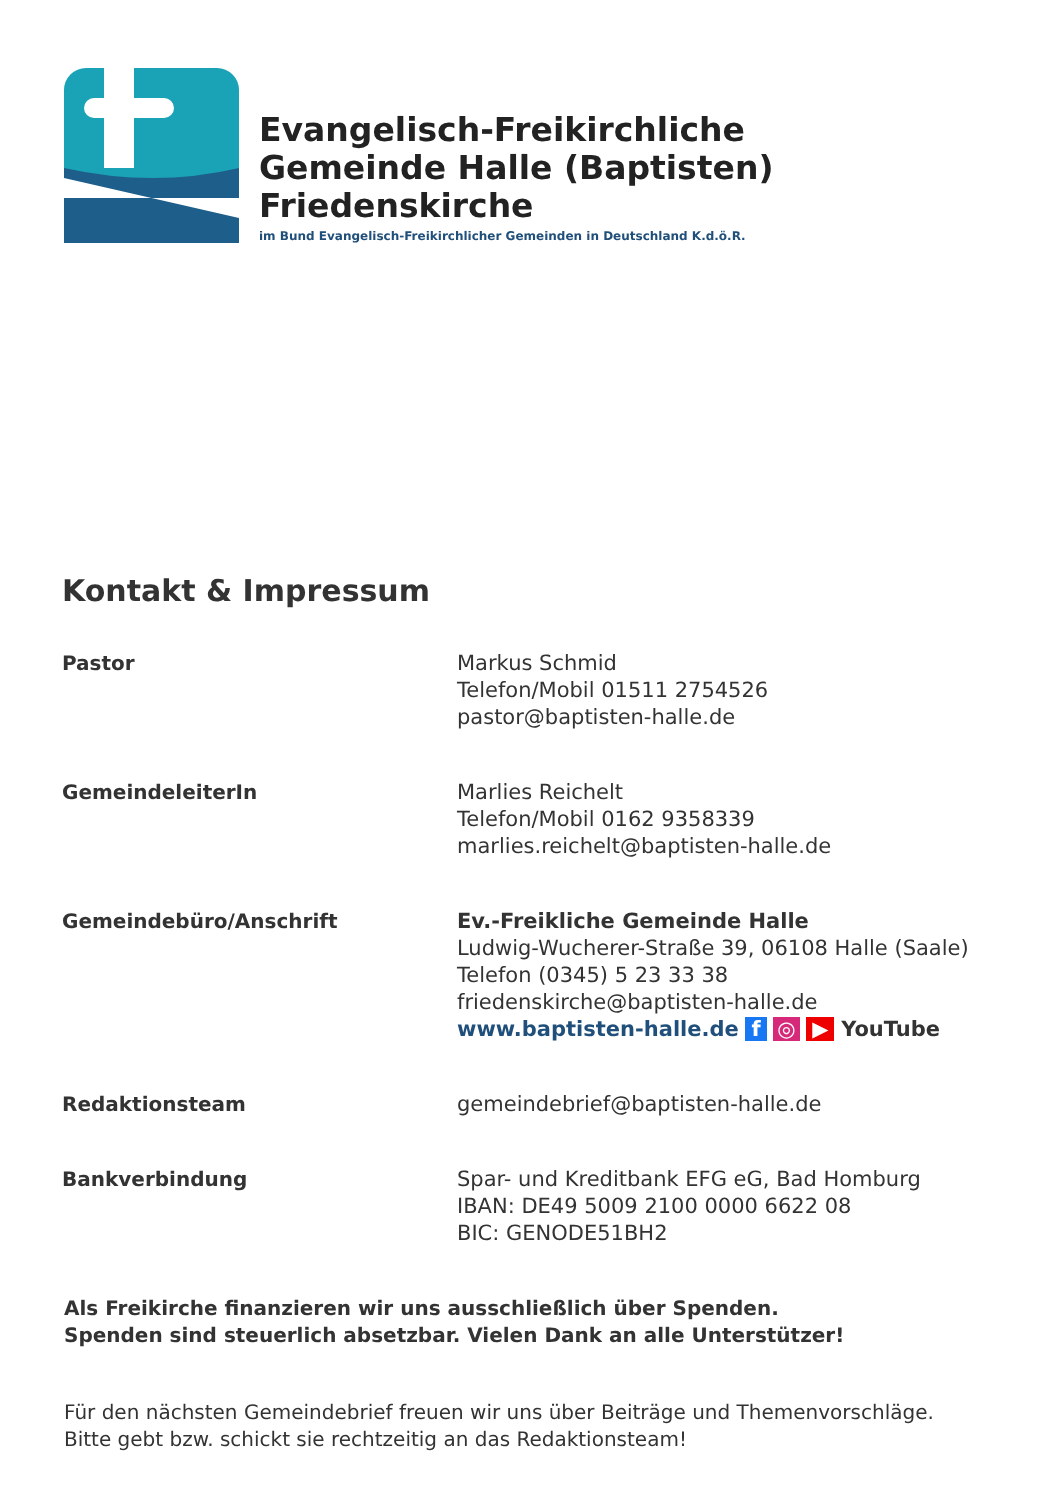Evangelisch-Freikirchliche
Gemeinde Halle (Baptisten)
Friedenskirche
im Bund Evangelisch-Freikirchlicher Gemeinden in Deutschland K.d.ö.R.
Kontakt & Impressum
| Pastor | Markus Schmid Telefon/Mobil 01511 2754526 pastor@baptisten-halle.de |
| GemeindeleiterIn | Marlies Reichelt Telefon/Mobil 0162 9358339 marlies.reichelt@baptisten-halle.de |
| Gemeindebüro/Anschrift | Ev.-Freikliche Gemeinde Halle Ludwig-Wucherer-Straße 39, 06108 Halle (Saale) Telefon (0345) 5 23 33 38 friedenskirche@baptisten-halle.de www.baptisten-halle.de f ◎ ▶ YouTube |
| Redaktionsteam | gemeindebrief@baptisten-halle.de |
| Bankverbindung | Spar- und Kreditbank EFG eG, Bad Homburg IBAN: DE49 5009 2100 0000 6622 08 BIC: GENODE51BH2 |
Als Freikirche finanzieren wir uns ausschließlich über Spenden.
Spenden sind steuerlich absetzbar. Vielen Dank an alle Unterstützer!
Für den nächsten Gemeindebrief freuen wir uns über Beiträge und Themenvorschläge.
Bitte gebt bzw. schickt sie rechtzeitig an das Redaktionsteam!